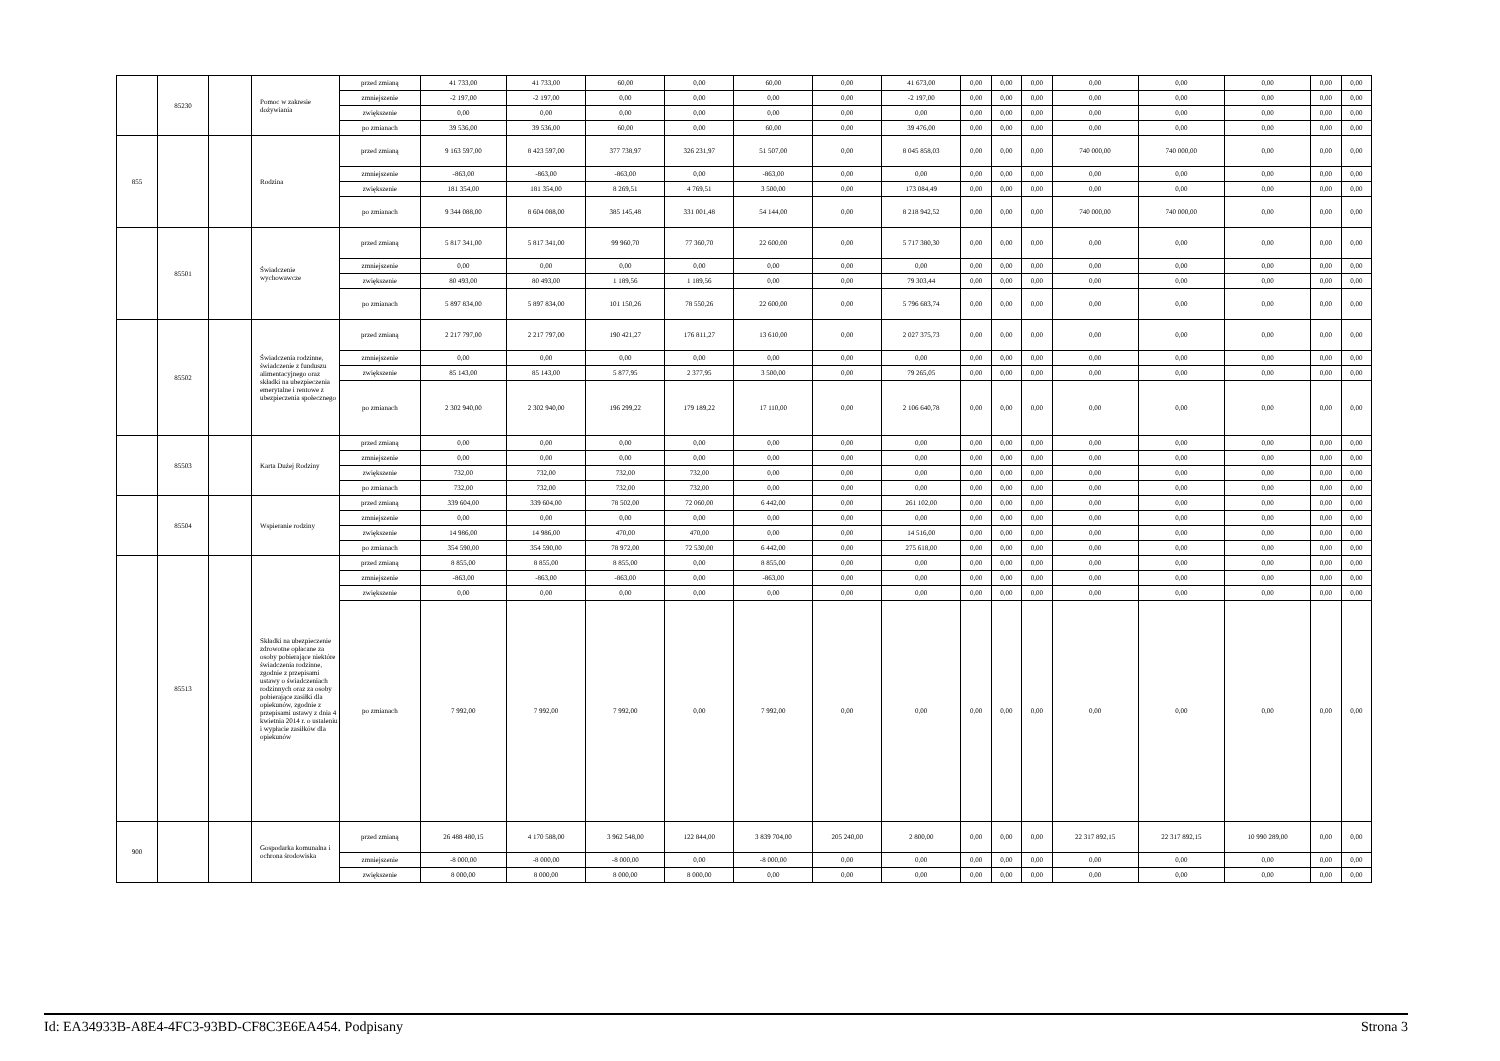| | 85230 | | Pomoc w zakresie dożywiania | przed zmianą | 41 733,00 | 41 733,00 | 60,00 | 0,00 | 60,00 | 0,00 | 41 673,00 | 0,00 | 0,00 | 0,00 | 0,00 | 0,00 | 0,00 | 0,00 | 0,00 |
| | | | | zmniejszenie | -2 197,00 | -2 197,00 | 0,00 | 0,00 | 0,00 | 0,00 | -2 197,00 | 0,00 | 0,00 | 0,00 | 0,00 | 0,00 | 0,00 | 0,00 | 0,00 |
| | | | | zwiększenie | 0,00 | 0,00 | 0,00 | 0,00 | 0,00 | 0,00 | 0,00 | 0,00 | 0,00 | 0,00 | 0,00 | 0,00 | 0,00 | 0,00 | 0,00 |
| | | | | po zmianach | 39 536,00 | 39 536,00 | 60,00 | 0,00 | 60,00 | 0,00 | 39 476,00 | 0,00 | 0,00 | 0,00 | 0,00 | 0,00 | 0,00 | 0,00 | 0,00 |
| 855 | | | Rodzina | przed zmianą | 9 163 597,00 | 8 423 597,00 | 377 738,97 | 326 231,97 | 51 507,00 | 0,00 | 8 045 858,03 | 0,00 | 0,00 | 0,00 | 740 000,00 | 740 000,00 | 0,00 | 0,00 | 0,00 |
| | | | | zmniejszenie | -863,00 | -863,00 | -863,00 | 0,00 | -863,00 | 0,00 | 0,00 | 0,00 | 0,00 | 0,00 | 0,00 | 0,00 | 0,00 | 0,00 | 0,00 |
| | | | | zwiększenie | 181 354,00 | 181 354,00 | 8 269,51 | 4 769,51 | 3 500,00 | 0,00 | 173 084,49 | 0,00 | 0,00 | 0,00 | 0,00 | 0,00 | 0,00 | 0,00 | 0,00 |
| | | | | po zmianach | 9 344 088,00 | 8 604 088,00 | 385 145,48 | 331 001,48 | 54 144,00 | 0,00 | 8 218 942,52 | 0,00 | 0,00 | 0,00 | 740 000,00 | 740 000,00 | 0,00 | 0,00 | 0,00 |
| | 85501 | | Świadczenie wychowawcze | przed zmianą | 5 817 341,00 | 5 817 341,00 | 99 960,70 | 77 360,70 | 22 600,00 | 0,00 | 5 717 380,30 | 0,00 | 0,00 | 0,00 | 0,00 | 0,00 | 0,00 | 0,00 | 0,00 |
| | | | | zmniejszenie | 0,00 | 0,00 | 0,00 | 0,00 | 0,00 | 0,00 | 0,00 | 0,00 | 0,00 | 0,00 | 0,00 | 0,00 | 0,00 | 0,00 | 0,00 |
| | | | | zwiększenie | 80 493,00 | 80 493,00 | 1 189,56 | 1 189,56 | 0,00 | 0,00 | 79 303,44 | 0,00 | 0,00 | 0,00 | 0,00 | 0,00 | 0,00 | 0,00 | 0,00 |
| | | | | po zmianach | 5 897 834,00 | 5 897 834,00 | 101 150,26 | 78 550,26 | 22 600,00 | 0,00 | 5 796 683,74 | 0,00 | 0,00 | 0,00 | 0,00 | 0,00 | 0,00 | 0,00 | 0,00 |
| | 85502 | | Świadczenia rodzinne, świadczenie z funduszu alimentacyjnego oraz składki na ubezpieczenia emerytalne i rentowe z ubezpieczenia społecznego | przed zmianą | 2 217 797,00 | 2 217 797,00 | 190 421,27 | 176 811,27 | 13 610,00 | 0,00 | 2 027 375,73 | 0,00 | 0,00 | 0,00 | 0,00 | 0,00 | 0,00 | 0,00 | 0,00 |
| | | | | zmniejszenie | 0,00 | 0,00 | 0,00 | 0,00 | 0,00 | 0,00 | 0,00 | 0,00 | 0,00 | 0,00 | 0,00 | 0,00 | 0,00 | 0,00 | 0,00 |
| | | | | zwiększenie | 85 143,00 | 85 143,00 | 5 877,95 | 2 377,95 | 3 500,00 | 0,00 | 79 265,05 | 0,00 | 0,00 | 0,00 | 0,00 | 0,00 | 0,00 | 0,00 | 0,00 |
| | | | | po zmianach | 2 302 940,00 | 2 302 940,00 | 196 299,22 | 179 189,22 | 17 110,00 | 0,00 | 2 106 640,78 | 0,00 | 0,00 | 0,00 | 0,00 | 0,00 | 0,00 | 0,00 | 0,00 |
| | 85503 | | Karta Dużej Rodziny | przed zmianą | 0,00 | 0,00 | 0,00 | 0,00 | 0,00 | 0,00 | 0,00 | 0,00 | 0,00 | 0,00 | 0,00 | 0,00 | 0,00 | 0,00 | 0,00 |
| | | | | zmniejszenie | 0,00 | 0,00 | 0,00 | 0,00 | 0,00 | 0,00 | 0,00 | 0,00 | 0,00 | 0,00 | 0,00 | 0,00 | 0,00 | 0,00 | 0,00 |
| | | | | zwiększenie | 732,00 | 732,00 | 732,00 | 732,00 | 0,00 | 0,00 | 0,00 | 0,00 | 0,00 | 0,00 | 0,00 | 0,00 | 0,00 | 0,00 | 0,00 |
| | | | | po zmianach | 732,00 | 732,00 | 732,00 | 732,00 | 0,00 | 0,00 | 0,00 | 0,00 | 0,00 | 0,00 | 0,00 | 0,00 | 0,00 | 0,00 | 0,00 |
| | 85504 | | Wspieranie rodziny | przed zmianą | 339 604,00 | 339 604,00 | 78 502,00 | 72 060,00 | 6 442,00 | 0,00 | 261 102,00 | 0,00 | 0,00 | 0,00 | 0,00 | 0,00 | 0,00 | 0,00 | 0,00 |
| | | | | zmniejszenie | 0,00 | 0,00 | 0,00 | 0,00 | 0,00 | 0,00 | 0,00 | 0,00 | 0,00 | 0,00 | 0,00 | 0,00 | 0,00 | 0,00 | 0,00 |
| | | | | zwiększenie | 14 986,00 | 14 986,00 | 470,00 | 470,00 | 0,00 | 0,00 | 14 516,00 | 0,00 | 0,00 | 0,00 | 0,00 | 0,00 | 0,00 | 0,00 | 0,00 |
| | | | | po zmianach | 354 590,00 | 354 590,00 | 78 972,00 | 72 530,00 | 6 442,00 | 0,00 | 275 618,00 | 0,00 | 0,00 | 0,00 | 0,00 | 0,00 | 0,00 | 0,00 | 0,00 |
| | 85513 | | Składki na ubezpieczenie zdrowotne opłacane za osoby pobierające niektóre świadczenia rodzinne, zgodnie z przepisami ustawy o świadczeniach rodzinnych oraz za osoby pobierające zasiłki dla opiekunów, zgodnie z przepisami ustawy z dnia 4 kwietnia 2014 r. o ustaleniu i wypłacie zasiłków dla opiekunów | przed zmianą | 8 855,00 | 8 855,00 | 8 855,00 | 0,00 | 8 855,00 | 0,00 | 0,00 | 0,00 | 0,00 | 0,00 | 0,00 | 0,00 | 0,00 | 0,00 | 0,00 |
| | | | | zmniejszenie | -863,00 | -863,00 | -863,00 | 0,00 | -863,00 | 0,00 | 0,00 | 0,00 | 0,00 | 0,00 | 0,00 | 0,00 | 0,00 | 0,00 | 0,00 |
| | | | | zwiększenie | 0,00 | 0,00 | 0,00 | 0,00 | 0,00 | 0,00 | 0,00 | 0,00 | 0,00 | 0,00 | 0,00 | 0,00 | 0,00 | 0,00 | 0,00 |
| | | | | po zmianach | 7 992,00 | 7 992,00 | 7 992,00 | 0,00 | 7 992,00 | 0,00 | 0,00 | 0,00 | 0,00 | 0,00 | 0,00 | 0,00 | 0,00 | 0,00 | 0,00 |
| 900 | | | Gospodarka komunalna i ochrona środowiska | przed zmianą | 26 488 480,15 | 4 170 588,00 | 3 962 548,00 | 122 844,00 | 3 839 704,00 | 205 240,00 | 2 800,00 | 0,00 | 0,00 | 0,00 | 22 317 892,15 | 22 317 892,15 | 10 990 289,00 | 0,00 | 0,00 |
| | | | | zmniejszenie | -8 000,00 | -8 000,00 | -8 000,00 | 0,00 | -8 000,00 | 0,00 | 0,00 | 0,00 | 0,00 | 0,00 | 0,00 | 0,00 | 0,00 | 0,00 | 0,00 |
| | | | | zwiększenie | 8 000,00 | 8 000,00 | 8 000,00 | 8 000,00 | 0,00 | 0,00 | 0,00 | 0,00 | 0,00 | 0,00 | 0,00 | 0,00 | 0,00 | 0,00 | 0,00 |
Id: EA34933B-A8E4-4FC3-93BD-CF8C3E6EA454. Podpisany Strona 3